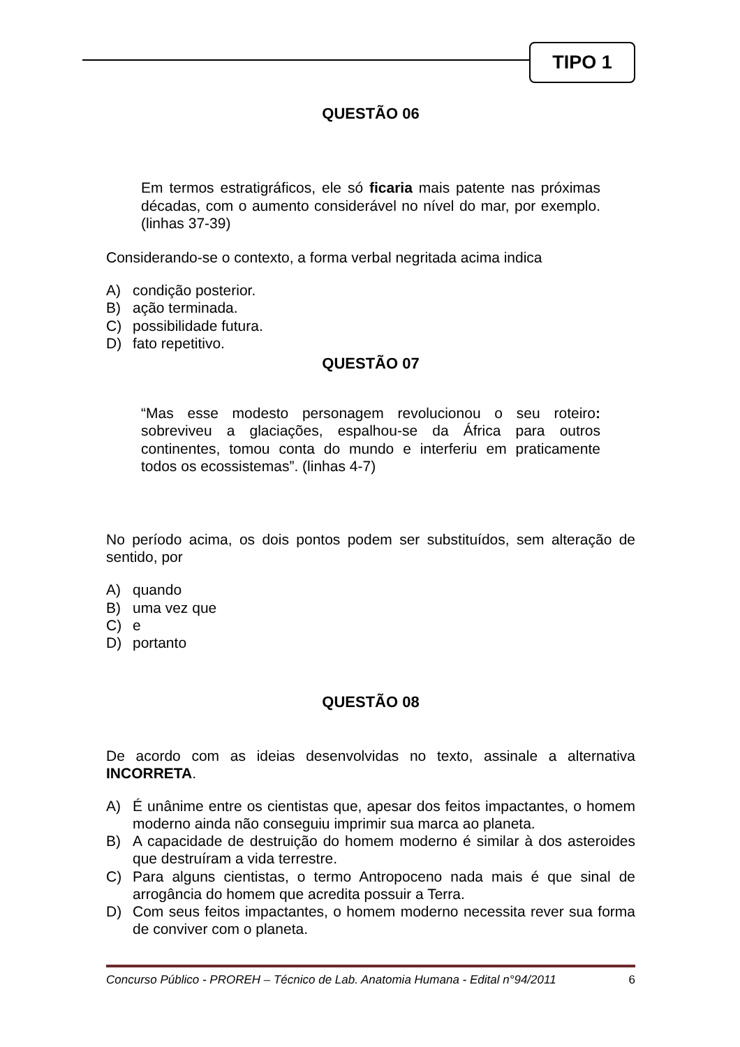TIPO 1
QUESTÃO 06
Em termos estratigráficos, ele só ficaria mais patente nas próximas décadas, com o aumento considerável no nível do mar, por exemplo. (linhas 37-39)
Considerando-se o contexto, a forma verbal negritada acima indica
A) condição posterior.
B) ação terminada.
C) possibilidade futura.
D) fato repetitivo.
QUESTÃO 07
“Mas esse modesto personagem revolucionou o seu roteiro: sobreviveu a glaciações, espalhou-se da África para outros continentes, tomou conta do mundo e interferiu em praticamente todos os ecossistemas”. (linhas 4-7)
No período acima, os dois pontos podem ser substituídos, sem alteração de sentido, por
A) quando
B) uma vez que
C) e
D) portanto
QUESTÃO 08
De acordo com as ideias desenvolvidas no texto, assinale a alternativa INCORRETA.
A) É unânime entre os cientistas que, apesar dos feitos impactantes, o homem moderno ainda não conseguiu imprimir sua marca ao planeta.
B) A capacidade de destruição do homem moderno é similar à dos asteroides que destruíram a vida terrestre.
C) Para alguns cientistas, o termo Antropoceno nada mais é que sinal de arrogância do homem que acredita possuir a Terra.
D) Com seus feitos impactantes, o homem moderno necessita rever sua forma de conviver com o planeta.
Concurso Público - PROREH – Técnico de Lab. Anatomia Humana - Edital n°94/2011 6